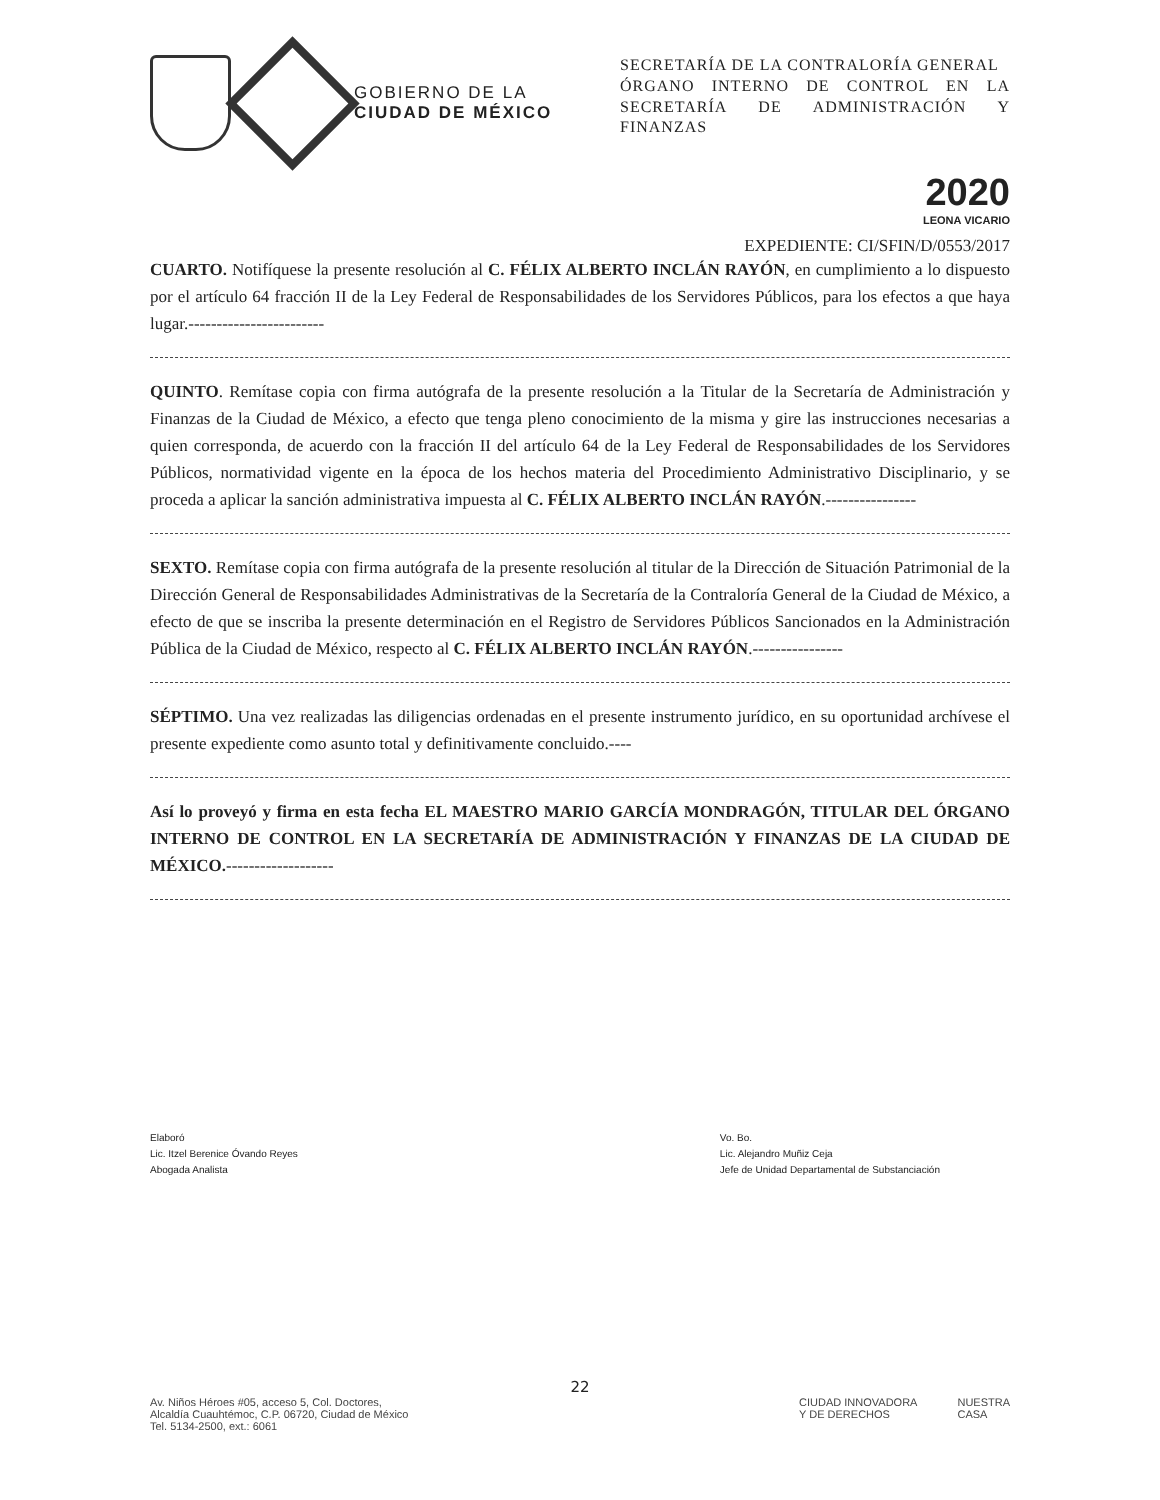GOBIERNO DE LA
CIUDAD DE MÉXICO
SECRETARÍA DE LA CONTRALORÍA GENERAL
ÓRGANO INTERNO DE CONTROL EN LA SECRETARÍA DE ADMINISTRACIÓN Y FINANZAS
2020
LEONA VICARIO
EXPEDIENTE: CI/SFIN/D/0553/2017
CUARTO. Notifíquese la presente resolución al C. FÉLIX ALBERTO INCLÁN RAYÓN, en cumplimiento a lo dispuesto por el artículo 64 fracción II de la Ley Federal de Responsabilidades de los Servidores Públicos, para los efectos a que haya lugar.------------------------
QUINTO. Remítase copia con firma autógrafa de la presente resolución a la Titular de la Secretaría de Administración y Finanzas de la Ciudad de México, a efecto que tenga pleno conocimiento de la misma y gire las instrucciones necesarias a quien corresponda, de acuerdo con la fracción II del artículo 64 de la Ley Federal de Responsabilidades de los Servidores Públicos, normatividad vigente en la época de los hechos materia del Procedimiento Administrativo Disciplinario, y se proceda a aplicar la sanción administrativa impuesta al C. FÉLIX ALBERTO INCLÁN RAYÓN.----------------
SEXTO. Remítase copia con firma autógrafa de la presente resolución al titular de la Dirección de Situación Patrimonial de la Dirección General de Responsabilidades Administrativas de la Secretaría de la Contraloría General de la Ciudad de México, a efecto de que se inscriba la presente determinación en el Registro de Servidores Públicos Sancionados en la Administración Pública de la Ciudad de México, respecto al C. FÉLIX ALBERTO INCLÁN RAYÓN.----------------
SÉPTIMO. Una vez realizadas las diligencias ordenadas en el presente instrumento jurídico, en su oportunidad archívese el presente expediente como asunto total y definitivamente concluido.----
Así lo proveyó y firma en esta fecha EL MAESTRO MARIO GARCÍA MONDRAGÓN, TITULAR DEL ÓRGANO INTERNO DE CONTROL EN LA SECRETARÍA DE ADMINISTRACIÓN Y FINANZAS DE LA CIUDAD DE MÉXICO.-------------------
Elaboró
Lic. Itzel Berenice Óvando Reyes
Abogada Analista
Vo. Bo.
Lic. Alejandro Muñiz Ceja
Jefe de Unidad Departamental de Substanciación
22
Av. Niños Héroes #05, acceso 5, Col. Doctores,
Alcaldía Cuauhtémoc, C.P. 06720, Ciudad de México
Tel. 5134-2500, ext.: 6061
CIUDAD INNOVADORA
Y DE DERECHOS
NUESTRA
CASA